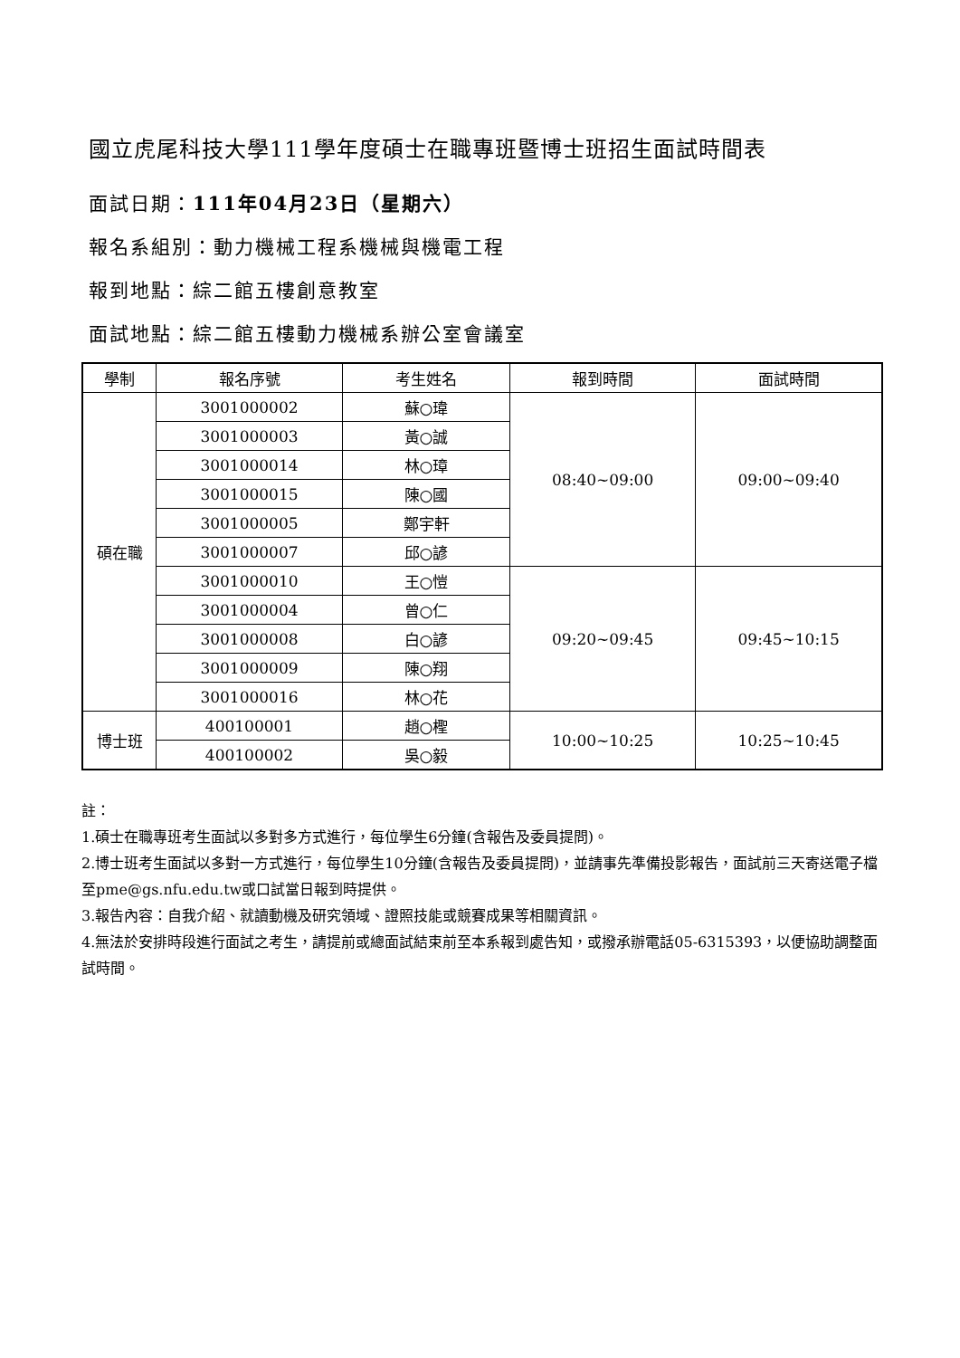國立虎尾科技大學111學年度碩士在職專班暨博士班招生面試時間表
面試日期：111年04月23日（星期六）
報名系組別：動力機械工程系機械與機電工程
報到地點：綜二館五樓創意教室
面試地點：綜二館五樓動力機械系辦公室會議室
| 學制 | 報名序號 | 考生姓名 | 報到時間 | 面試時間 |
| --- | --- | --- | --- | --- |
| 碩在職 | 3001000002 | 蘇○瑋 | 08:40~09:00 | 09:00~09:40 |
| | 3001000003 | 黃○誠 | | |
| | 3001000014 | 林○璋 | | |
| | 3001000015 | 陳○國 | | |
| | 3001000005 | 鄭宇軒 | | |
| | 3001000007 | 邱○諺 | | |
| | 3001000010 | 王○愷 | 09:20~09:45 | 09:45~10:15 |
| | 3001000004 | 曾○仁 | | |
| | 3001000008 | 白○諺 | | |
| | 3001000009 | 陳○翔 | | |
| | 3001000016 | 林○花 | | |
| 博士班 | 400100001 | 趙○檉 | 10:00~10:25 | 10:25~10:45 |
| | 400100002 | 吳○毅 | | |
註：
1.碩士在職專班考生面試以多對多方式進行，每位學生6分鐘(含報告及委員提問)。
2.博士班考生面試以多對一方式進行，每位學生10分鐘(含報告及委員提問)，並請事先準備投影報告，面試前三天寄送電子檔至pme@gs.nfu.edu.tw或口試當日報到時提供。
3.報告內容：自我介紹、就讀動機及研究領域、證照技能或競賽成果等相關資訊。
4.無法於安排時段進行面試之考生，請提前或總面試結束前至本系報到處告知，或撥承辦電話05-6315393，以便協助調整面試時間。